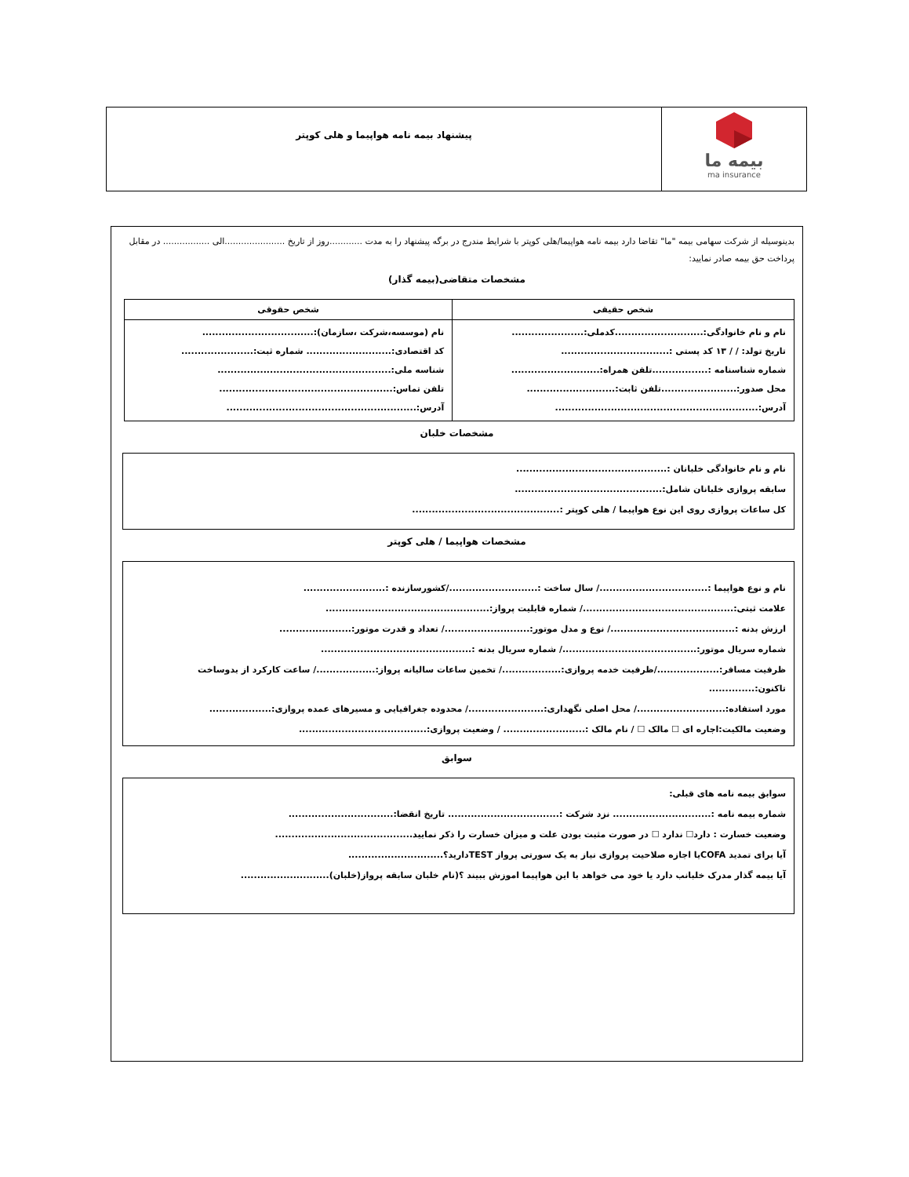بیمه ما
ma insurance
پیشنهاد بیمه نامه هواپیما و هلی کوپتر
بدینوسیله از شرکت سهامی بیمه "ما" تقاضا دارد بیمه نامه هواپیما/هلی کوپتر با شرایط مندرج در برگه پیشنهاد را به مدت ............روز از تاریخ ......................الی ................. در مقابل پرداخت حق بیمه صادر نمایید:
مشخصات متقاضی(بیمه گذار)
| شخص حقیقی | شخص حقوقی |
| --- | --- |
| نام و نام خانوادگی:...........................کدملی:...................... تاریخ تولد: / / ۱۳ کد پستی :................................. شماره شناسنامه :.................تلفن همراه:........................... محل صدور:.......................تلفن ثابت:........................... آدرس:.............................................................. | نام (موسسه،شرکت ،سازمان):.................................. کد اقتصادی:.......................... شماره ثبت:...................... شناسه ملی:..................................................... تلفن تماس:..................................................... آدرس:.......................................................... |
مشخصات خلبان
نام و نام خانوادگی خلبانان :..............................................
سابقه پروازی خلبانان شامل:.............................................
کل ساعات پروازی روی این نوع هواپیما / هلی کوپتر :.............................................
مشخصات هواپیما / هلی کوپتر
نام و نوع هواپیما :................................./ سال ساخت :.........................../کشورسازنده :.........................
علامت ثبتی:............................................../ شماره قابلیت پرواز:..................................................
ارزش بدنه :....................................../ نوع و مدل موتور:........................../ تعداد و قدرت موتور:......................
شماره سریال موتور:........................................./ شماره سریال بدنه :..............................................
ظرفیت مسافر:.................../ظرفیت خدمه پروازی:................../ تخمین ساعات سالیانه پرواز:................../ ساعت کارکرد از بدوساخت تاکنون:..............
مورد استفاده:.........................../ محل اصلی نگهداری:......................./ محدوده جغرافیایی و مسیرهای عمده پروازی:...................
وضعیت مالکیت:اجاره ای ☐ مالک ☐ / نام مالک :......................... / وضعیت پروازی:.......................................
سوابق
سوابق بیمه نامه های قبلی:
شماره بیمه نامه :.............................. نزد شرکت :.................................. تاریخ انقضا:................................
وضعیت خسارت : دارد☐ ندارد ☐ در صورت مثبت بودن علت و میزان خسارت را ذکر نمایید..........................................
آیا برای تمدید COFAیا اجازه صلاحیت پروازی نیاز به یک سورتی پرواز TESTدارید؟.............................
آیا بیمه گذار مدرک خلبانب دارد یا خود می خواهد با این هواپیما اموزش ببیند ؟(نام خلبان سابقه پرواز(خلبان)...........................